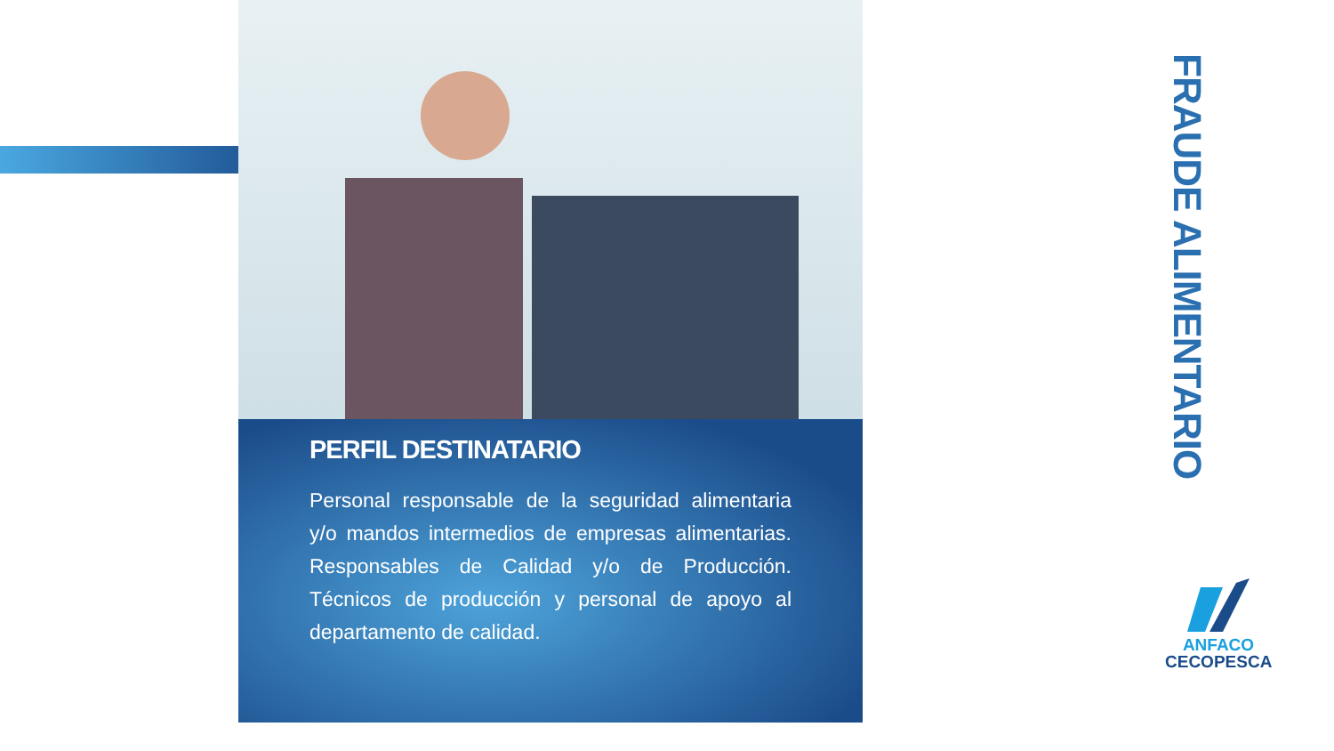PERFIL DESTINATARIO
Personal responsable de la seguridad alimentaria y/o mandos intermedios de empresas alimentarias. Responsables de Calidad y/o de Producción. Técnicos de producción y personal de apoyo al departamento de calidad.
FRAUDE ALIMENTARIO
ANFACO
CECOPESCA